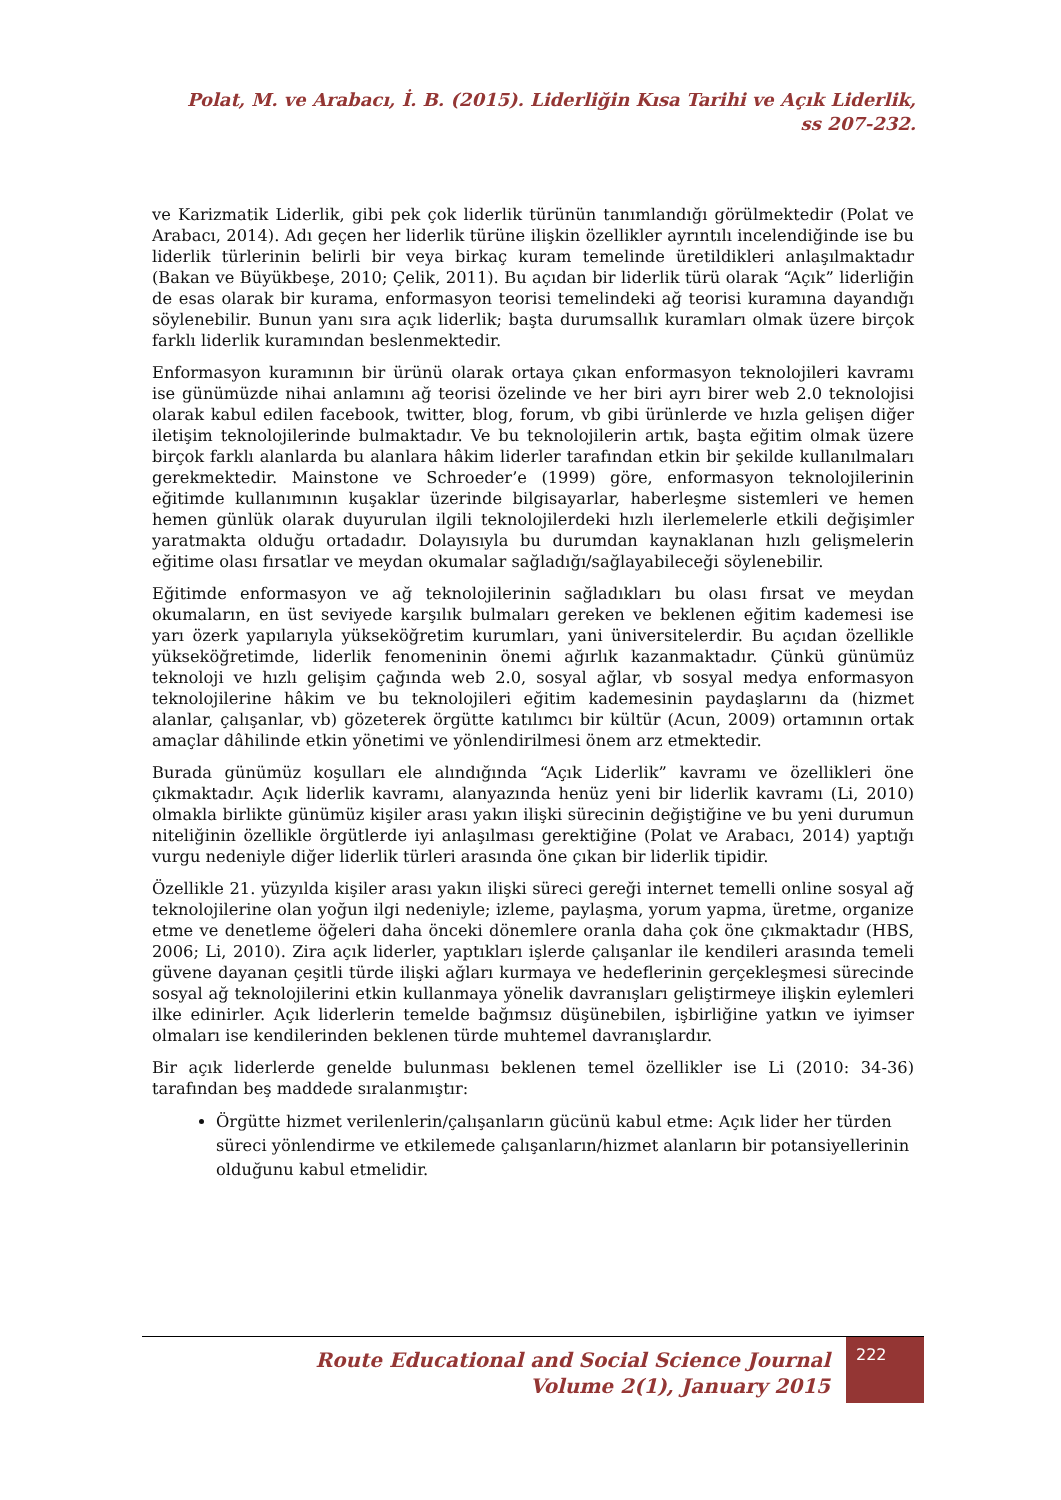Polat, M. ve Arabacı, İ. B. (2015). Liderliğin Kısa Tarihi ve Açık Liderlik,
ss 207-232.
ve Karizmatik Liderlik, gibi pek çok liderlik türünün tanımlandığı görülmektedir (Polat ve Arabacı, 2014). Adı geçen her liderlik türüne ilişkin özellikler ayrıntılı incelendiğinde ise bu liderlik türlerinin belirli bir veya birkaç kuram temelinde üretildikleri anlaşılmaktadır (Bakan ve Büyükbeşe, 2010; Çelik, 2011). Bu açıdan bir liderlik türü olarak “Açık” liderliğin de esas olarak bir kurama, enformasyon teorisi temelindeki ağ teorisi kuramına dayandığı söylenebilir. Bunun yanı sıra açık liderlik; başta durumsallık kuramları olmak üzere birçok farklı liderlik kuramından beslenmektedir.
Enformasyon kuramının bir ürünü olarak ortaya çıkan enformasyon teknolojileri kavramı ise günümüzde nihai anlamını ağ teorisi özelinde ve her biri ayrı birer web 2.0 teknolojisi olarak kabul edilen facebook, twitter, blog, forum, vb gibi ürünlerde ve hızla gelişen diğer iletişim teknolojilerinde bulmaktadır. Ve bu teknolojilerin artık, başta eğitim olmak üzere birçok farklı alanlarda bu alanlara hâkim liderler tarafından etkin bir şekilde kullanılmaları gerekmektedir. Mainstone ve Schroeder’e (1999) göre, enformasyon teknolojilerinin eğitimde kullanımının kuşaklar üzerinde bilgisayarlar, haberleşme sistemleri ve hemen hemen günlük olarak duyurulan ilgili teknolojilerdeki hızlı ilerlemelerle etkili değişimler yaratmakta olduğu ortadadır. Dolayısıyla bu durumdan kaynaklanan hızlı gelişmelerin eğitime olası fırsatlar ve meydan okumalar sağladığı/sağlayabileceği söylenebilir.
Eğitimde enformasyon ve ağ teknolojilerinin sağladıkları bu olası fırsat ve meydan okumaların, en üst seviyede karşılık bulmaları gereken ve beklenen eğitim kademesi ise yarı özerk yapılarıyla yükseköğretim kurumları, yani üniversitelerdir. Bu açıdan özellikle yükseköğretimde, liderlik fenomeninin önemi ağırlık kazanmaktadır. Çünkü günümüz teknoloji ve hızlı gelişim çağında web 2.0, sosyal ağlar, vb sosyal medya enformasyon teknolojilerine hâkim ve bu teknolojileri eğitim kademesinin paydaşlarını da (hizmet alanlar, çalışanlar, vb) gözeterek örgütte katılımcı bir kültür (Acun, 2009) ortamının ortak amaçlar dâhilinde etkin yönetimi ve yönlendirilmesi önem arz etmektedir.
Burada günümüz koşulları ele alındığında “Açık Liderlik” kavramı ve özellikleri öne çıkmaktadır. Açık liderlik kavramı, alanyazında henüz yeni bir liderlik kavramı (Li, 2010) olmakla birlikte günümüz kişiler arası yakın ilişki sürecinin değiştiğine ve bu yeni durumun niteliğinin özellikle örgütlerde iyi anlaşılması gerektiğine (Polat ve Arabacı, 2014) yaptığı vurgu nedeniyle diğer liderlik türleri arasında öne çıkan bir liderlik tipidir.
Özellikle 21. yüzyılda kişiler arası yakın ilişki süreci gereği internet temelli online sosyal ağ teknolojilerine olan yoğun ilgi nedeniyle; izleme, paylaşma, yorum yapma, üretme, organize etme ve denetleme öğeleri daha önceki dönemlere oranla daha çok öne çıkmaktadır (HBS, 2006; Li, 2010). Zira açık liderler, yaptıkları işlerde çalışanlar ile kendileri arasında temeli güvene dayanan çeşitli türde ilişki ağları kurmaya ve hedeflerinin gerçekleşmesi sürecinde sosyal ağ teknolojilerini etkin kullanmaya yönelik davranışları geliştirmeye ilişkin eylemleri ilke edinirler. Açık liderlerin temelde bağımsız düşünebilen, işbirliğine yatkın ve iyimser olmaları ise kendilerinden beklenen türde muhtemel davranışlardır.
Bir açık liderlerde genelde bulunması beklenen temel özellikler ise Li (2010: 34-36) tarafından beş maddede sıralanmıştır:
Örgütte hizmet verilenlerin/çalışanların gücünü kabul etme: Açık lider her türden süreci yönlendirme ve etkilemede çalışanların/hizmet alanların bir potansiyellerinin olduğunu kabul etmelidir.
Route Educational and Social Science Journal
Volume 2(1), January 2015
222